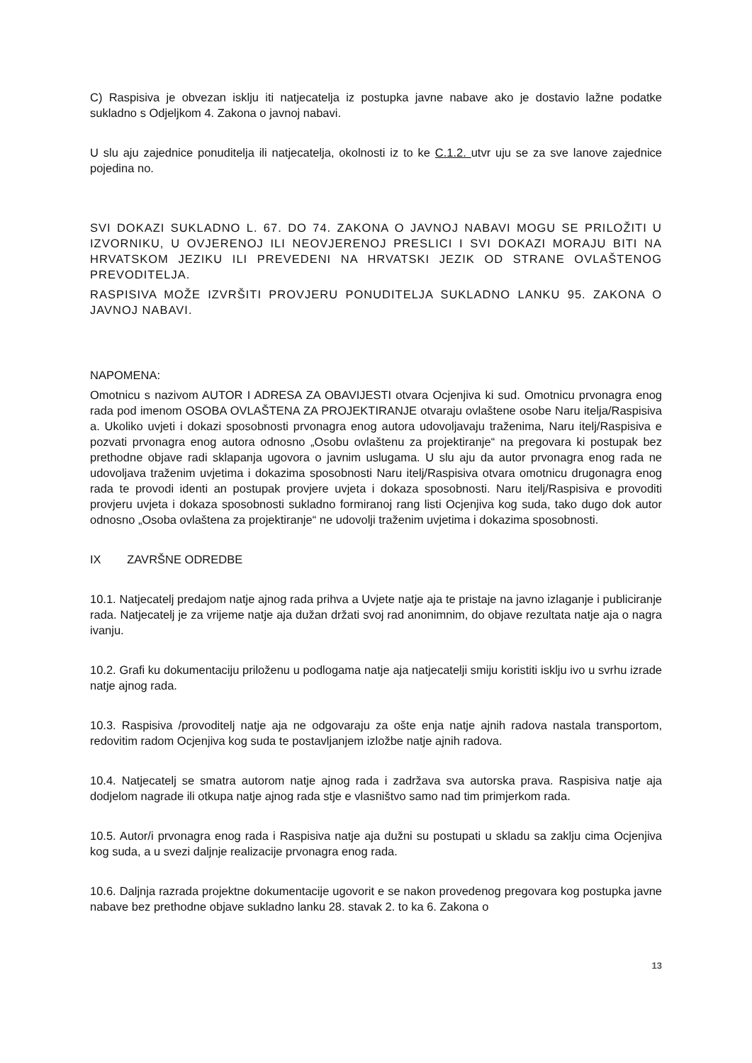C) Raspisiva je obvezan isklju iti natjecatelja iz postupka javne nabave ako je dostavio lažne podatke sukladno s Odjeljkom 4. Zakona o javnoj nabavi.
U slu aju zajednice ponuditelja ili natjecatelja, okolnosti iz to ke C.1.2. utvr uju se za sve lanove zajednice pojedina no.
SVI DOKAZI SUKLADNO L. 67. DO 74. ZAKONA O JAVNOJ NABAVI MOGU SE PRILOŽITI U IZVORNIKU, U OVJERENOJ ILI NEOVJERENOJ PRESLICI I SVI DOKAZI MORAJU BITI NA HRVATSKOM JEZIKU ILI PREVEDENI NA HRVATSKI JEZIK OD STRANE OVLAŠTENOG PREVODITELJA.
RASPISIVA MOŽE IZVRŠITI PROVJERU PONUDITELJA SUKLADNO LANKU 95. ZAKONA O JAVNOJ NABAVI.
NAPOMENA:
Omotnicu s nazivom AUTOR I ADRESA ZA OBAVIJESTI otvara Ocjenjiva ki sud. Omotnicu prvonagra enog rada pod imenom OSOBA OVLAŠTENA ZA PROJEKTIRANJE otvaraju ovlaštene osobe Naru itelja/Raspisiva a. Ukoliko uvjeti i dokazi sposobnosti prvonagra enog autora udovoljavaju traženima, Naru itelj/Raspisiva e pozvati prvonagra enog autora odnosno „Osobu ovlaštenu za projektiranje“ na pregovara ki postupak bez prethodne objave radi sklapanja ugovora o javnim uslugama. U slu aju da autor prvonagra enog rada ne udovoljava traženim uvjetima i dokazima sposobnosti Naru itelj/Raspisiva otvara omotnicu drugonagra enog rada te provodi identi an postupak provjere uvjeta i dokaza sposobnosti. Naru itelj/Raspisiva e provoditi provjeru uvjeta i dokaza sposobnosti sukladno formiranoj rang listi Ocjenjiva kog suda, tako dugo dok autor odnosno „Osoba ovlaštena za projektiranje“ ne udovolji traženim uvjetima i dokazima sposobnosti.
IX ZAVRŠNE ODREDBE
10.1. Natjecatelj predajom natje ajnog rada prihva a Uvjete natje aja te pristaje na javno izlaganje i publiciranje rada. Natjecatelj je za vrijeme natje aja dužan držati svoj rad anonimnim, do objave rezultata natje aja o nagra ivanju.
10.2. Grafi ku dokumentaciju priloženu u podlogama natje aja natjecatelji smiju koristiti isklju ivo u svrhu izrade natje ajnog rada.
10.3. Raspisiva /provoditelj natje aja ne odgovaraju za ošte enja natje ajnih radova nastala transportom, redovitim radom Ocjenjiva kog suda te postavljanjem izložbe natje ajnih radova.
10.4. Natjecatelj se smatra autorom natje ajnog rada i zadržava sva autorska prava. Raspisiva natje aja dodjelom nagrade ili otkupa natje ajnog rada stje e vlasništvo samo nad tim primjerkom rada.
10.5. Autor/i prvonagra enog rada i Raspisiva natje aja dužni su postupati u skladu sa zaklju cima Ocjenjiva kog suda, a u svezi daljnje realizacije prvonagra enog rada.
10.6. Daljnja razrada projektne dokumentacije ugovorit e se nakon provedenog pregovara kog postupka javne nabave bez prethodne objave sukladno lanku 28. stavak 2. to ka 6. Zakona o
13